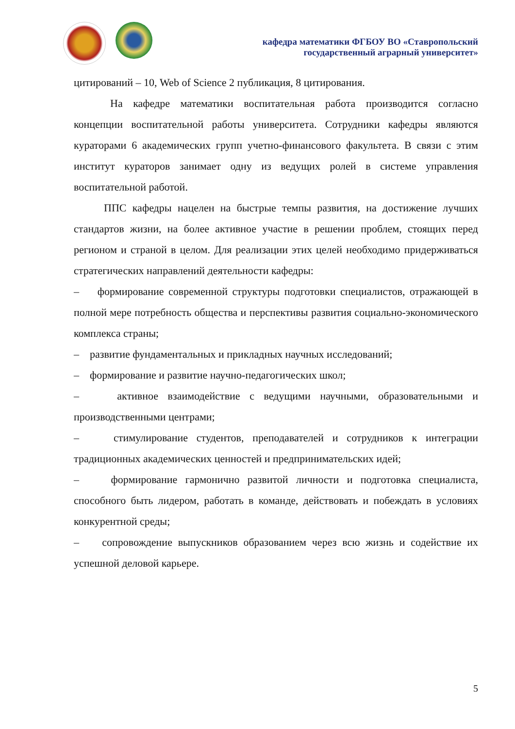кафедра математики ФГБОУ ВО «Ставропольский
государственный аграрный университет»
цитирований – 10, Web of Science 2 публикация, 8 цитирования.
На кафедре математики воспитательная работа производится согласно концепции воспитательной работы университета. Сотрудники кафедры являются кураторами 6 академических групп учетно-финансового факультета. В связи с этим институт кураторов занимает одну из ведущих ролей в системе управления воспитательной работой.
ППС кафедры нацелен на быстрые темпы развития, на достижение лучших стандартов жизни, на более активное участие в решении проблем, стоящих перед регионом и страной в целом. Для реализации этих целей необходимо придерживаться стратегических направлений деятельности кафедры:
– формирование современной структуры подготовки специалистов, отражающей в полной мере потребность общества и перспективы развития социально-экономического комплекса страны;
– развитие фундаментальных и прикладных научных исследований;
– формирование и развитие научно-педагогических школ;
– активное взаимодействие с ведущими научными, образовательными и производственными центрами;
– стимулирование студентов, преподавателей и сотрудников к интеграции традиционных академических ценностей и предпринимательских идей;
– формирование гармонично развитой личности и подготовка специалиста, способного быть лидером, работать в команде, действовать и побеждать в условиях конкурентной среды;
– сопровождение выпускников образованием через всю жизнь и содействие их успешной деловой карьере.
5